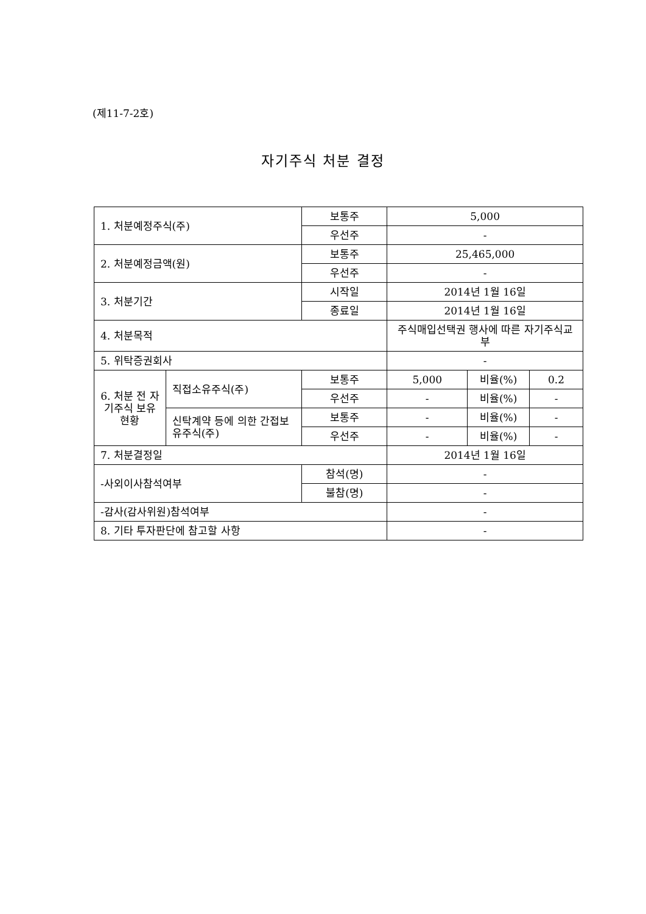(제11-7-2호)
자기주식 처분 결정
| 1. 처분예정주식(주) | | 보통주 | 5,000 | | |
| | | 우선주 | - | | |
| 2. 처분예정금액(원) | | 보통주 | 25,465,000 | | |
| | | 우선주 | - | | |
| 3. 처분기간 | | 시작일 | 2014년 1월 16일 | | |
| | | 종료일 | 2014년 1월 16일 | | |
| 4. 처분목적 | | | 주식매입선택권 행사에 따른 자기주식교부 | | |
| 5. 위탁증권회사 | | | - | | |
| 6. 처분 전 자기주식 보유현황 | 직접소유주식(주) | 보통주 | 5,000 | 비율(%) | 0.2 |
| | | 우선주 | - | 비율(%) | - |
| | 신탁계약 등에 의한 간접보유주식(주) | 보통주 | - | 비율(%) | - |
| | | 우선주 | - | 비율(%) | - |
| 7. 처분결정일 | | | 2014년 1월 16일 | | |
| -사외이사참석여부 | | 참석(명) | - | | |
| | | 불참(명) | - | | |
| -감사(감사위원)참석여부 | | | - | | |
| 8. 기타 투자판단에 참고할 사항 | | | - | | |